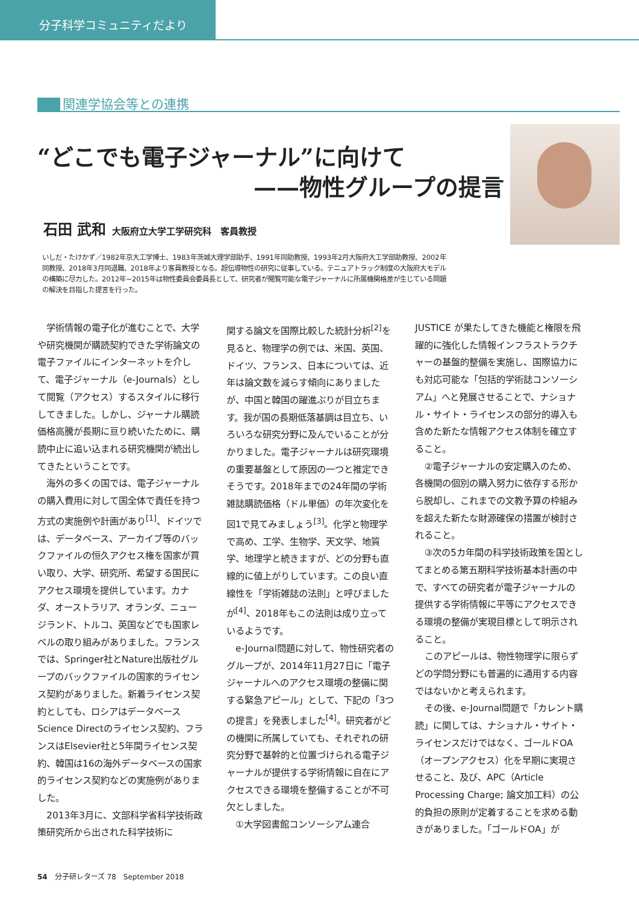分子科学コミュニティだより
関連学協会等との連携
“どこでも電子ジャーナル”に向けて
——物性グループの提言
石田 武和 大阪府立大学工学研究科　客員教授
いしだ・たけかず／1982年京大工学博士、1983年茨城大理学部助手、1991年同助教授、1993年2月大阪府大工学部助教授、2002年同教授、2018年3月同退職、2018年より客員教授となる。超伝導物性の研究に従事している。テニュアトラック制度の大阪府大モデルの構築に尽力した。2012年~2015年は物性委員会委員長として、研究者が閲覧可能な電子ジャーナルに所属機関格差が生じている問題の解決を目指した提言を行った。
学術情報の電子化が進むことで、大学や研究機関が購読契約できた学術論文の電子ファイルにインターネットを介して、電子ジャーナル（e-Journals）として閲覧（アクセス）するスタイルに移行してきました。しかし、ジャーナル購読価格高騰が長期に亘り続いたために、購読中止に追い込まれる研究機関が続出してきたということです。
海外の多くの国では、電子ジャーナルの購入費用に対して国全体で責任を持つ方式の実施例や計画があり<sup>[1]</sup>、ドイツでは、データベース、アーカイブ等のバックファイルの恒久アクセス権を国家が買い取り、大学、研究所、希望する国民にアクセス環境を提供しています。カナダ、オーストラリア、オランダ、ニュージランド、トルコ、英国などでも国家レベルの取り組みがありました。フランスでは、Springer社とNature出版社グループのバックファイルの国家的ライセンス契約がありました。新着ライセンス契約としても、ロシアはデータベースScience Directのライセンス契約、フランスはElsevier社と5年間ライセンス契約、韓国は16の海外データベースの国家的ライセンス契約などの実施例がありました。
2013年3月に、文部科学省科学技術政策研究所から出された科学技術に
関する論文を国際比較した統計分析<sup>[2]</sup>を見ると、物理学の例では、米国、英国、ドイツ、フランス、日本については、近年は論文数を減らす傾向にありましたが、中国と韓国の躍進ぶりが目立ちます。我が国の長期低落基調は目立ち、いろいろな研究分野に及んでいることが分かりました。電子ジャーナルは研究環境の重要基盤として原因の一つと推定できそうです。2018年までの24年間の学術雑誌購読価格（ドル単価）の年次変化を図1で見てみましょう<sup>[3]</sup>。化学と物理学で高め、工学、生物学、天文学、地質学、地理学と続きますが、どの分野も直線的に値上がりしています。この良い直線性を「学術雑誌の法則」と呼びましたが<sup>[4]</sup>、2018年もこの法則は成り立っているようです。
e-Journal問題に対して、物性研究者のグループが、2014年11月27日に「電子ジャーナルへのアクセス環境の整備に関する緊急アピール」として、下記の「3つの提言」を発表しました<sup>[4]</sup>。研究者がどの機関に所属していても、それぞれの研究分野で基幹的と位置づけられる電子ジャーナルが提供する学術情報に自在にアクセスできる環境を整備することが不可欠としました。
①大学図書館コンソーシアム連合
JUSTICE が果たしてきた機能と権限を飛躍的に強化した情報インフラストラクチャーの基盤的整備を実施し、国際協力にも対応可能な「包括的学術誌コンソーシアム」へと発展させることで、ナショナル・サイト・ライセンスの部分的導入も含めた新たな情報アクセス体制を確立すること。
②電子ジャーナルの安定購入のため、各機関の個別の購入努力に依存する形から脱却し、これまでの文教予算の枠組みを超えた新たな財源確保の措置が検討されること。
③次の5カ年間の科学技術政策を国としてまとめる第五期科学技術基本計画の中で、すべての研究者が電子ジャーナルの提供する学術情報に平等にアクセスできる環境の整備が実現目標として明示されること。
このアピールは、物性物理学に限らずどの学問分野にも普遍的に通用する内容ではないかと考えられます。
その後、e-Journal問題で「カレント購読」に関しては、ナショナル・サイト・ライセンスだけではなく、ゴールドOA（オープンアクセス）化を早期に実現させること、及び、APC（Article Processing Charge; 論文加工料）の公的負担の原則が定着することを求める動きがありました。「ゴールドOA」が
54　分子研レターズ 78　September 2018